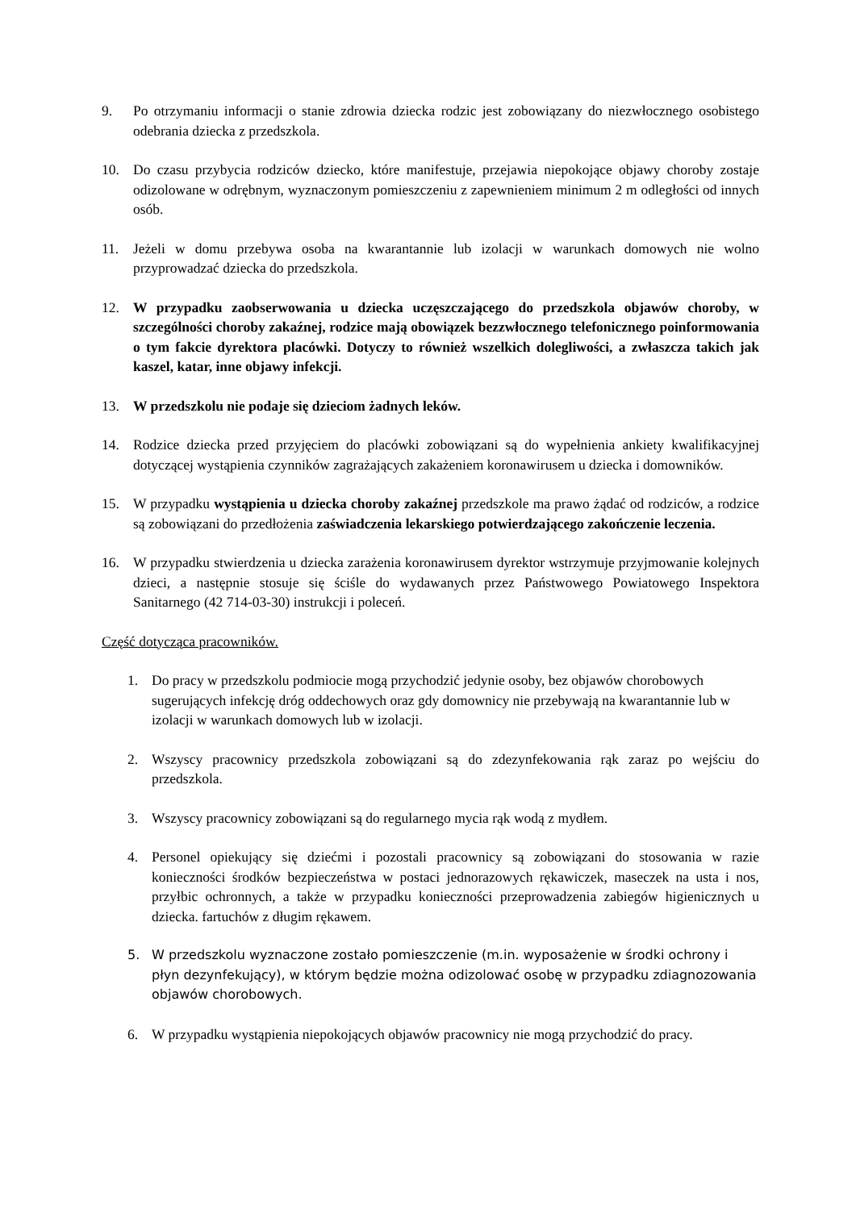9. Po otrzymaniu informacji o stanie zdrowia dziecka rodzic jest zobowiązany do niezwłocznego osobistego odebrania dziecka z przedszkola.
10. Do czasu przybycia rodziców dziecko, które manifestuje, przejawia niepokojące objawy choroby zostaje odizolowane w odrębnym, wyznaczonym pomieszczeniu z zapewnieniem minimum 2 m odległości od innych osób.
11. Jeżeli w domu przebywa osoba na kwarantannie lub izolacji w warunkach domowych nie wolno przyprowadzać dziecka do przedszkola.
12. W przypadku zaobserwowania u dziecka uczęszczającego do przedszkola objawów choroby, w szczególności choroby zakaźnej, rodzice mają obowiązek bezzwłocznego telefonicznego poinformowania o tym fakcie dyrektora placówki. Dotyczy to również wszelkich dolegliwości, a zwłaszcza takich jak kaszel, katar, inne objawy infekcji.
13. W przedszkolu nie podaje się dzieciom żadnych leków.
14. Rodzice dziecka przed przyjęciem do placówki zobowiązani są do wypełnienia ankiety kwalifikacyjnej dotyczącej wystąpienia czynników zagrażających zakażeniem koronawirusem u dziecka i domowników.
15. W przypadku wystąpienia u dziecka choroby zakaźnej przedszkole ma prawo żądać od rodziców, a rodzice są zobowiązani do przedłożenia zaświadczenia lekarskiego potwierdzającego zakończenie leczenia.
16. W przypadku stwierdzenia u dziecka zarażenia koronawirusem dyrektor wstrzymuje przyjmowanie kolejnych dzieci, a następnie stosuje się ściśle do wydawanych przez Państwowego Powiatowego Inspektora Sanitarnego (42 714-03-30) instrukcji i poleceń.
Część dotycząca pracowników.
1. Do pracy w przedszkolu podmiocie mogą przychodzić jedynie osoby, bez objawów chorobowych sugerujących infekcję dróg oddechowych oraz gdy domownicy nie przebywają na kwarantannie lub w izolacji w warunkach domowych lub w izolacji.
2. Wszyscy pracownicy przedszkola zobowiązani są do zdezynfekowania rąk zaraz po wejściu do przedszkola.
3. Wszyscy pracownicy zobowiązani są do regularnego mycia rąk wodą z mydłem.
4. Personel opiekujący się dziećmi i pozostali pracownicy są zobowiązani do stosowania w razie konieczności środków bezpieczeństwa w postaci jednorazowych rękawiczek, maseczek na usta i nos, przyłbic ochronnych, a także w przypadku konieczności przeprowadzenia zabiegów higienicznych u dziecka. fartuchów z długim rękawem.
5. W przedszkolu wyznaczone zostało pomieszczenie (m.in. wyposażenie w środki ochrony i płyn dezynfekujący), w którym będzie można odizolować osobę w przypadku zdiagnozowania objawów chorobowych.
6. W przypadku wystąpienia niepokojących objawów pracownicy nie mogą przychodzić do pracy.